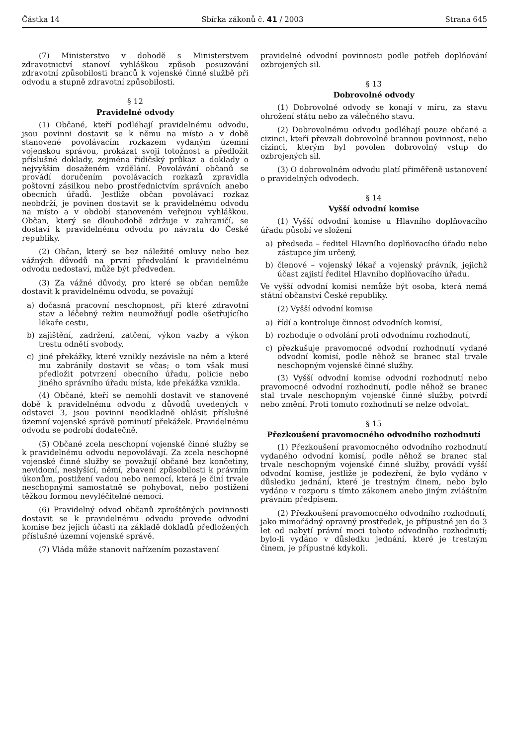Částka 14 Sbírka zákonů č. 41 / 2003 Strana 645
(7) Ministerstvo v dohodě s Ministerstvem zdravotnictví stanoví vyhláškou způsob posuzování zdravotní způsobilosti branců k vojenské činné službě při odvodu a stupně zdravotní způsobilosti.
§ 12
Pravidelné odvody
(1) Občané, kteří podléhají pravidelnému odvodu, jsou povinni dostavit se k němu na místo a v době stanovené povolávacím rozkazem vydaným územní vojenskou správou, prokázat svoji totožnost a předložit příslušné doklady, zejména řidičský průkaz a doklady o nejvyšším dosaženém vzdělání. Povolávání občanů se provádí doručením povolávacích rozkazů zpravidla poštovní zásilkou nebo prostřednictvím správních anebo obecních úřadů. Jestliže občan povolávací rozkaz neobdrží, je povinen dostavit se k pravidelnému odvodu na místo a v období stanoveném veřejnou vyhláškou. Občan, který se dlouhodobě zdržuje v zahraničí, se dostaví k pravidelnému odvodu po návratu do České republiky.
(2) Občan, který se bez náležité omluvy nebo bez vážných důvodů na první předvolání k pravidelnému odvodu nedostaví, může být předveden.
(3) Za vážné důvody, pro které se občan nemůže dostavit k pravidelnému odvodu, se považují
a) dočasná pracovní neschopnost, při které zdravotní stav a léčebný režim neumožňují podle ošetřujícího lékaře cestu,
b) zajištění, zadržení, zatčení, výkon vazby a výkon trestu odnětí svobody,
c) jiné překážky, které vznikly nezávisle na něm a které mu zabránily dostavit se včas; o tom však musí předložit potvrzení obecního úřadu, policie nebo jiného správního úřadu místa, kde překážka vznikla.
(4) Občané, kteří se nemohli dostavit ve stanovené době k pravidelnému odvodu z důvodů uvedených v odstavci 3, jsou povinni neodkladně ohlásit příslušné územní vojenské správě pominutí překážek. Pravidelnému odvodu se podrobí dodatečně.
(5) Občané zcela neschopní vojenské činné služby se k pravidelnému odvodu nepovolávají. Za zcela neschopné vojenské činné služby se považují občané bez končetiny, nevidomí, neslyšící, němí, zbavení způsobilosti k právním úkonům, postižení vadou nebo nemocí, která je činí trvale neschopnými samostatně se pohybovat, nebo postižení těžkou formou nevyléčitelné nemoci.
(6) Pravidelný odvod občanů zproštěných povinnosti dostavit se k pravidelnému odvodu provede odvodní komise bez jejich účasti na základě dokladů předložených příslušné územní vojenské správě.
(7) Vláda může stanovit nařízením pozastavení
pravidelné odvodní povinnosti podle potřeb doplňování ozbrojených sil.
§ 13
Dobrovolné odvody
(1) Dobrovolné odvody se konají v míru, za stavu ohrožení státu nebo za válečného stavu.
(2) Dobrovolnému odvodu podléhají pouze občané a cizinci, kteří převzali dobrovolně brannou povinnost, nebo cizinci, kterým byl povolen dobrovolný vstup do ozbrojených sil.
(3) O dobrovolném odvodu platí přiměřeně ustanovení o pravidelných odvodech.
§ 14
Vyšší odvodní komise
(1) Vyšší odvodní komise u Hlavního doplňovacího úřadu působí ve složení
a) předseda – ředitel Hlavního doplňovacího úřadu nebo zástupce jím určený,
b) členové – vojenský lékař a vojenský právník, jejichž účast zajistí ředitel Hlavního doplňovacího úřadu.
Ve vyšší odvodní komisi nemůže být osoba, která nemá státní občanství České republiky.
(2) Vyšší odvodní komise
a) řídí a kontroluje činnost odvodních komisí,
b) rozhoduje o odvolání proti odvodnímu rozhodnutí,
c) přezkušuje pravomocné odvodní rozhodnutí vydané odvodní komisí, podle něhož se branec stal trvale neschopným vojenské činné služby.
(3) Vyšší odvodní komise odvodní rozhodnutí nebo pravomocné odvodní rozhodnutí, podle něhož se branec stal trvale neschopným vojenské činné služby, potvrdí nebo změní. Proti tomuto rozhodnutí se nelze odvolat.
§ 15
Přezkoušení pravomocného odvodního rozhodnutí
(1) Přezkoušení pravomocného odvodního rozhodnutí vydaného odvodní komisí, podle něhož se branec stal trvale neschopným vojenské činné služby, provádí vyšší odvodní komise, jestliže je podezření, že bylo vydáno v důsledku jednání, které je trestným činem, nebo bylo vydáno v rozporu s tímto zákonem anebo jiným zvláštním právním předpisem.
(2) Přezkoušení pravomocného odvodního rozhodnutí, jako mimořádný opravný prostředek, je přípustné jen do 3 let od nabytí právní moci tohoto odvodního rozhodnutí; bylo-li vydáno v důsledku jednání, které je trestným činem, je přípustné kdykoli.